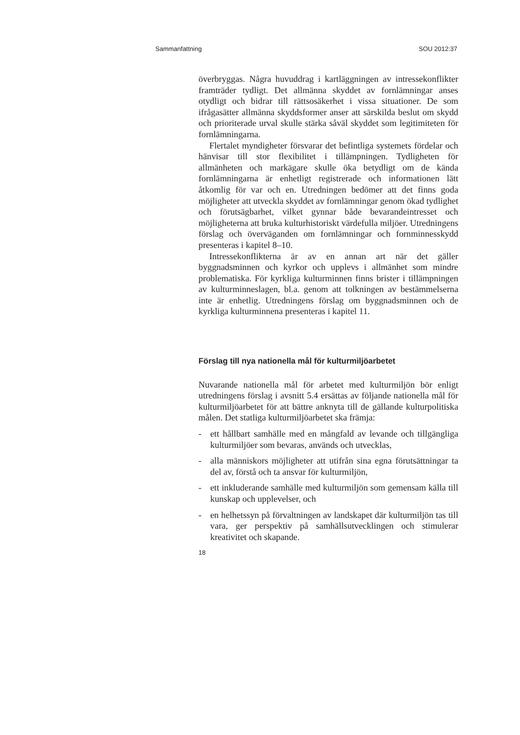Sammanfattning SOU 2012:37
överbryggas. Några huvuddrag i kartläggningen av intressekonflikter framträder tydligt. Det allmänna skyddet av fornlämningar anses otydligt och bidrar till rättsosäkerhet i vissa situationer. De som ifrågasätter allmänna skyddsformer anser att särskilda beslut om skydd och prioriterade urval skulle stärka såväl skyddet som legitimiteten för fornlämningarna.
Flertalet myndigheter försvarar det befintliga systemets fördelar och hänvisar till stor flexibilitet i tillämpningen. Tydligheten för allmänheten och markägare skulle öka betydligt om de kända fornlämningarna är enhetligt registrerade och informationen lätt åtkomlig för var och en. Utredningen bedömer att det finns goda möjligheter att utveckla skyddet av fornlämningar genom ökad tydlighet och förutsägbarhet, vilket gynnar både bevarandeintresset och möjligheterna att bruka kulturhistoriskt värdefulla miljöer. Utredningens förslag och överväganden om fornlämningar och fornminnesskydd presenteras i kapitel 8–10.
Intressekonflikterna är av en annan art när det gäller byggnadsminnen och kyrkor och upplevs i allmänhet som mindre problematiska. För kyrkliga kulturminnen finns brister i tillämpningen av kulturminneslagen, bl.a. genom att tolkningen av bestämmelserna inte är enhetlig. Utredningens förslag om byggnadsminnen och de kyrkliga kulturminnena presenteras i kapitel 11.
Förslag till nya nationella mål för kulturmiljöarbetet
Nuvarande nationella mål för arbetet med kulturmiljön bör enligt utredningens förslag i avsnitt 5.4 ersättas av följande nationella mål för kulturmiljöarbetet för att bättre anknyta till de gällande kulturpolitiska målen. Det statliga kulturmiljöarbetet ska främja:
- ett hållbart samhälle med en mångfald av levande och tillgängliga kulturmiljöer som bevaras, används och utvecklas,
- alla människors möjligheter att utifrån sina egna förutsättningar ta del av, förstå och ta ansvar för kulturmiljön,
- ett inkluderande samhälle med kulturmiljön som gemensam källa till kunskap och upplevelser, och
- en helhetssyn på förvaltningen av landskapet där kulturmiljön tas till vara, ger perspektiv på samhällsutvecklingen och stimulerar kreativitet och skapande.
18